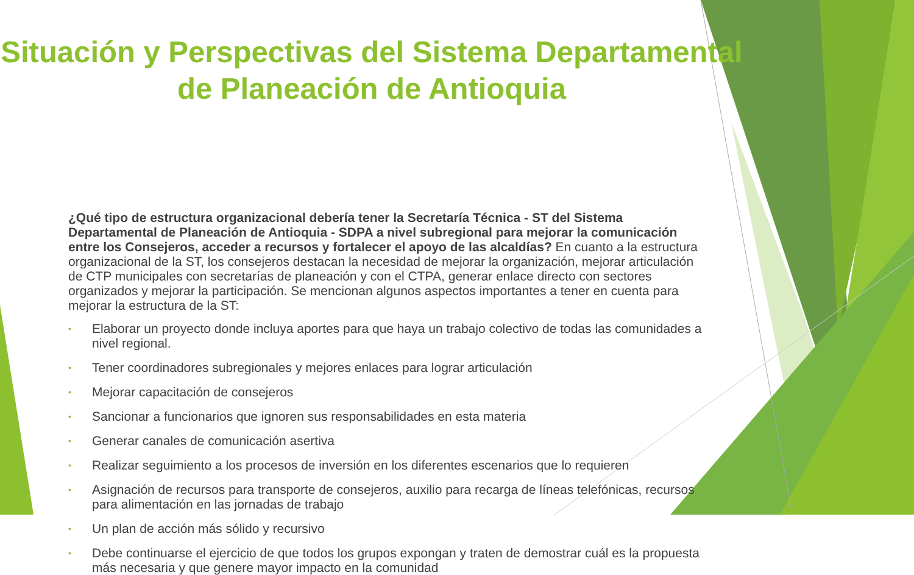Situación y Perspectivas del Sistema Departamental
de Planeación de Antioquia
¿Qué tipo de estructura organizacional debería tener la Secretaría Técnica - ST del Sistema Departamental de Planeación de Antioquia - SDPA a nivel subregional para mejorar la comunicación entre los Consejeros, acceder a recursos y fortalecer el apoyo de las alcaldías? En cuanto a la estructura organizacional de la ST, los consejeros destacan la necesidad de mejorar la organización, mejorar articulación de CTP municipales con secretarías de planeación y con el CTPA, generar enlace directo con sectores organizados y mejorar la participación. Se mencionan algunos aspectos importantes a tener en cuenta para mejorar la estructura de la ST:
• Elaborar un proyecto donde incluya aportes para que haya un trabajo colectivo de todas las comunidades a nivel regional.
• Tener coordinadores subregionales y mejores enlaces para lograr articulación
• Mejorar capacitación de consejeros
• Sancionar a funcionarios que ignoren sus responsabilidades en esta materia
• Generar canales de comunicación asertiva
• Realizar seguimiento a los procesos de inversión en los diferentes escenarios que lo requieren
• Asignación de recursos para transporte de consejeros, auxilio para recarga de líneas telefónicas, recursos para alimentación en las jornadas de trabajo
• Un plan de acción más sólido y recursivo
• Debe continuarse el ejercicio de que todos los grupos expongan y traten de demostrar cuál es la propuesta más necesaria y que genere mayor impacto en la comunidad